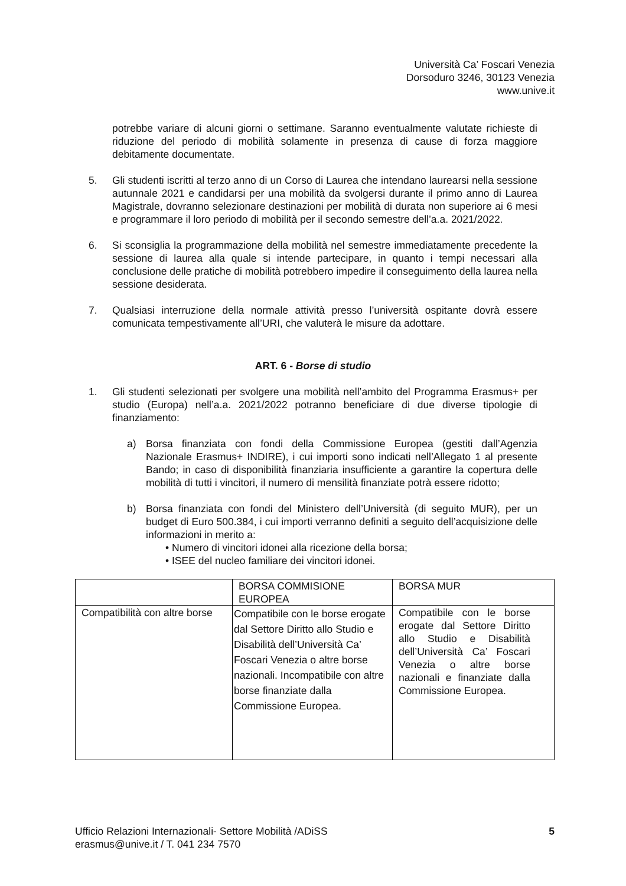Università Ca’ Foscari Venezia
Dorsoduro 3246, 30123 Venezia
www.unive.it
potrebbe variare di alcuni giorni o settimane. Saranno eventualmente valutate richieste di riduzione del periodo di mobilità solamente in presenza di cause di forza maggiore debitamente documentate.
5. Gli studenti iscritti al terzo anno di un Corso di Laurea che intendano laurearsi nella sessione autunnale 2021 e candidarsi per una mobilità da svolgersi durante il primo anno di Laurea Magistrale, dovranno selezionare destinazioni per mobilità di durata non superiore ai 6 mesi e programmare il loro periodo di mobilità per il secondo semestre dell’a.a. 2021/2022.
6. Si sconsiglia la programmazione della mobilità nel semestre immediatamente precedente la sessione di laurea alla quale si intende partecipare, in quanto i tempi necessari alla conclusione delle pratiche di mobilità potrebbero impedire il conseguimento della laurea nella sessione desiderata.
7. Qualsiasi interruzione della normale attività presso l’università ospitante dovrà essere comunicata tempestivamente all’URI, che valuterà le misure da adottare.
ART. 6 - Borse di studio
1. Gli studenti selezionati per svolgere una mobilità nell’ambito del Programma Erasmus+ per studio (Europa) nell’a.a. 2021/2022 potranno beneficiare di due diverse tipologie di finanziamento:
a) Borsa finanziata con fondi della Commissione Europea (gestiti dall’Agenzia Nazionale Erasmus+ INDIRE), i cui importi sono indicati nell’Allegato 1 al presente Bando; in caso di disponibilità finanziaria insufficiente a garantire la copertura delle mobilità di tutti i vincitori, il numero di mensilità finanziate potrà essere ridotto;
b) Borsa finanziata con fondi del Ministero dell’Università (di seguito MUR), per un budget di Euro 500.384, i cui importi verranno definiti a seguito dell’acquisizione delle informazioni in merito a:
• Numero di vincitori idonei alla ricezione della borsa;
• ISEE del nucleo familiare dei vincitori idonei.
| | BORSA COMMISIONE EUROPEA | BORSA MUR |
| Compatibilità con altre borse | Compatibile con le borse erogate dal Settore Diritto allo Studio e Disabilità dell’Università Ca’ Foscari Venezia o altre borse nazionali. Incompatibile con altre borse finanziate dalla Commissione Europea. | Compatibile con le borse erogate dal Settore Diritto allo Studio e Disabilità dell’Università Ca’ Foscari Venezia o altre borse nazionali e finanziate dalla Commissione Europea. |
Ufficio Relazioni Internazionali- Settore Mobilità /ADiSS
erasmus@unive.it / T. 041 234 7570 5